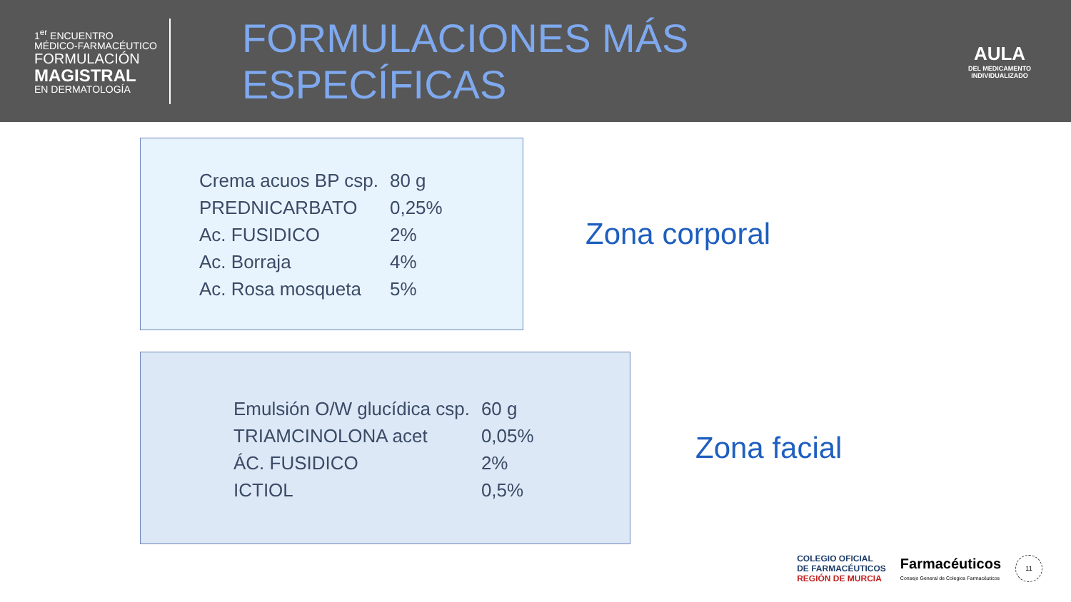1<sup>er</sup> ENCUENTRO
MÉDICO-FARMACÉUTICO
FORMULACIÓN
MAGISTRAL
EN DERMATOLOGÍA
FORMULACIONES MÁS ESPECÍFICAS
AULA
DEL MEDICAMENTO
INDIVIDUALIZADO
| Crema acuos BP csp. | 80 g |
| PREDNICARBATO | 0,25% |
| Ac. FUSIDICO | 2% |
| Ac. Borraja | 4% |
| Ac. Rosa mosqueta | 5% |
Zona corporal
| Emulsión O/W glucídica csp. | 60 g |
| TRIAMCINOLONA acet | 0,05% |
| ÁC. FUSIDICO | 2% |
| ICTIOL | 0,5% |
Zona facial
COLEGIO OFICIAL
DE FARMACÉUTICOS
REGIÓN DE MURCIA
Farmacéuticos
Consejo General de Colegios Farmacéuticos
11